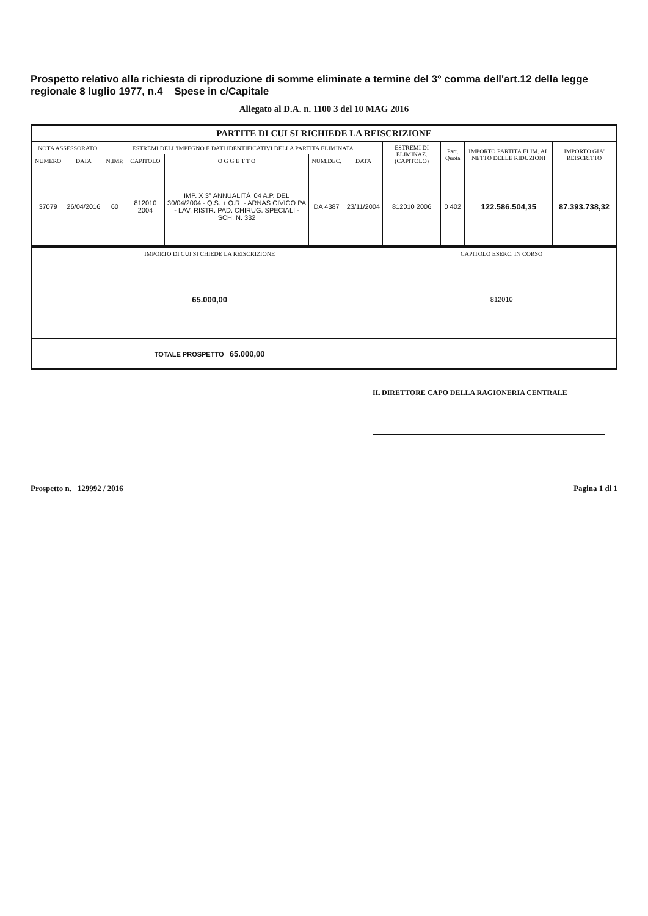Prospetto relativo alla richiesta di riproduzione di somme eliminate a termine del 3° comma dell'art.12 della legge regionale 8 luglio 1977, n.4 Spese in c/Capitale
Allegato al D.A. n. 1100 3 del 10 MAG 2016
| PARTITE DI CUI SI RICHIEDE LA REISCRIZIONE | | | | | | | | | | |
| --- | --- | --- | --- | --- | --- | --- | --- | --- | --- | --- |
| NOTA ASSESSORATO | | ESTREMI DELL'IMPEGNO E DATI IDENTIFICATIVI DELLA PARTITA ELIMINATA | | | | | ESTREMI DI ELIMINAZ. (CAPITOLO) | Part. Quota | IMPORTO PARTITA ELIM. AL NETTO DELLE RIDUZIONI | IMPORTO GIA' REISCRITTO |
| NUMERO | DATA | N.IMP. | CAPITOLO | O G G E T T O | NUM.DEC. | DATA | | | | |
| 37079 | 26/04/2016 | 60 | 812010 2004 | IMP. X 3° ANNUALITÀ '04 A.P. DEL 30/04/2004 - Q.S. + Q.R. - ARNAS CIVICO PA - LAV. RISTR. PAD. CHIRUG. SPECIALI - SCH. N. 332 | DA 4387 | 23/11/2004 | 812010 2006 | 0 402 | 122.586.504,35 | 87.393.738,32 |
| IMPORTO DI CUI SI CHIEDE LA REISCRIZIONE | CAPITOLO ESERC. IN CORSO |
| --- | --- |
| 65.000,00 | 812010 |
| TOTALE PROSPETTO 65.000,00 | |
IL DIRETTORE CAPO DELLA RAGIONERIA CENTRALE
Prospetto n. 129992 / 2016 Pagina 1 di 1